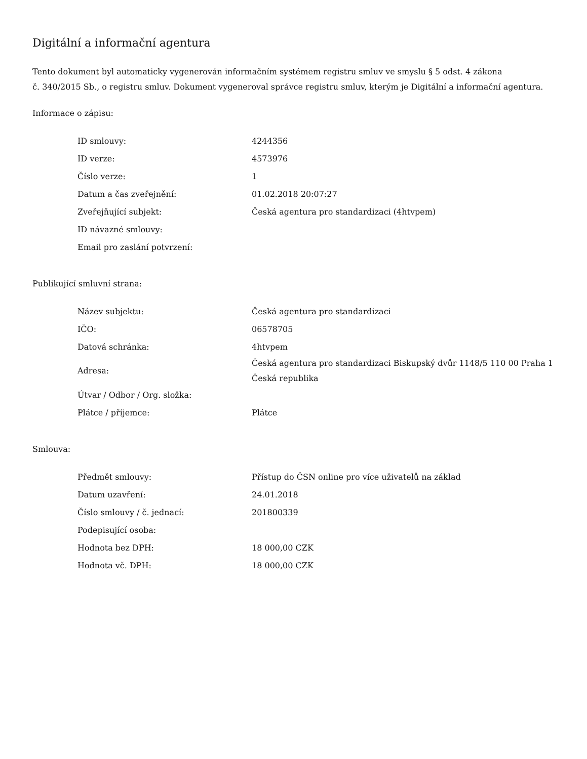Digitální a informační agentura
Tento dokument byl automaticky vygenerován informačním systémem registru smluv ve smyslu § 5 odst. 4 zákona
č. 340/2015 Sb., o registru smluv. Dokument vygeneroval správce registru smluv, kterým je Digitální a informační agentura.
Informace o zápisu:
| ID smlouvy: | 4244356 |
| ID verze: | 4573976 |
| Číslo verze: | 1 |
| Datum a čas zveřejnění: | 01.02.2018 20:07:27 |
| Zveřejňující subjekt: | Česká agentura pro standardizaci (4htvpem) |
| ID návazné smlouvy: | |
| Email pro zaslání potvrzení: | |
Publikující smluvní strana:
| Název subjektu: | Česká agentura pro standardizaci |
| IČO: | 06578705 |
| Datová schránka: | 4htvpem |
| Adresa: | Česká agentura pro standardizaci Biskupský dvůr 1148/5 110 00 Praha 1 Česká republika |
| Útvar / Odbor / Org. složka: | |
| Plátce / příjemce: | Plátce |
Smlouva:
| Předmět smlouvy: | Přístup do ČSN online pro více uživatelů na základ |
| Datum uzavření: | 24.01.2018 |
| Číslo smlouvy / č. jednací: | 201800339 |
| Podepisující osoba: | |
| Hodnota bez DPH: | 18 000,00 CZK |
| Hodnota vč. DPH: | 18 000,00 CZK |